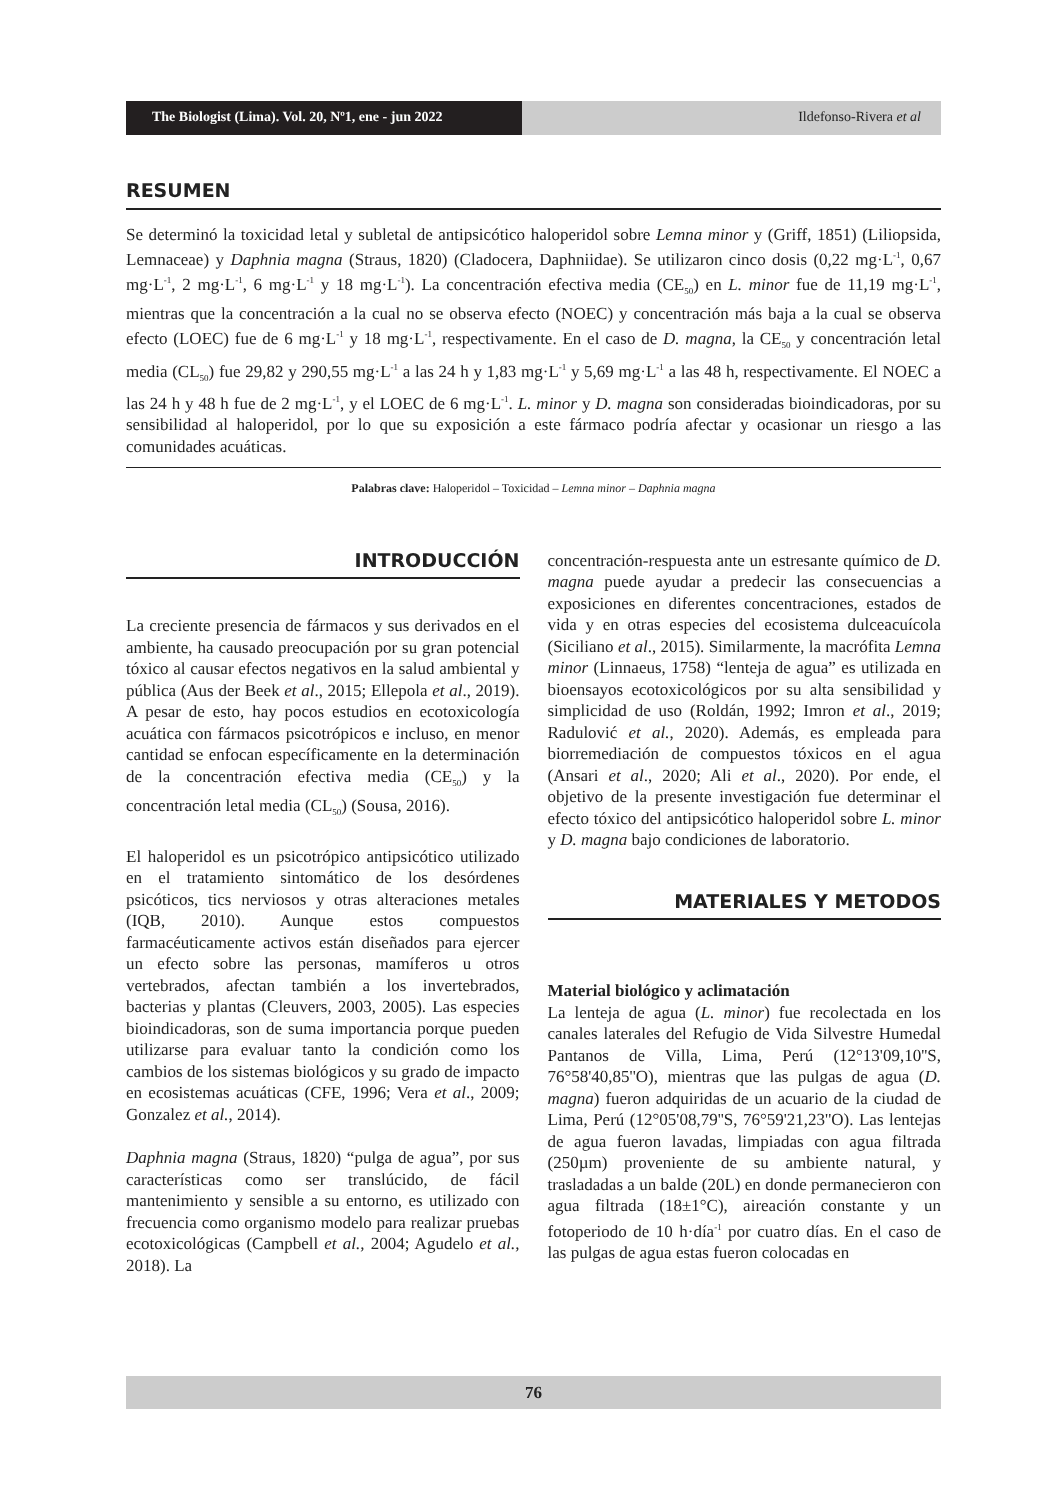The Biologist (Lima). Vol. 20, Nº1, ene - jun 2022
Ildefonso-Rivera et al
RESUMEN
Se determinó la toxicidad letal y subletal de antipsicótico haloperidol sobre Lemna minor y (Griff, 1851) (Liliopsida, Lemnaceae) y Daphnia magna (Straus, 1820) (Cladocera, Daphniidae). Se utilizaron cinco dosis (0,22 mg·L<sup>-1</sup>, 0,67 mg·L<sup>-1</sup>, 2 mg·L<sup>-1</sup>, 6 mg·L<sup>-1</sup> y 18 mg·L<sup>-1</sup>). La concentración efectiva media (CE<sub>50</sub>) en L. minor fue de 11,19 mg·L<sup>-1</sup>, mientras que la concentración a la cual no se observa efecto (NOEC) y concentración más baja a la cual se observa efecto (LOEC) fue de 6 mg·L<sup>-1</sup> y 18 mg·L<sup>-1</sup>, respectivamente. En el caso de D. magna, la CE<sub>50</sub> y concentración letal media (CL<sub>50</sub>) fue 29,82 y 290,55 mg·L<sup>-1</sup> a las 24 h y 1,83 mg·L<sup>-1</sup> y 5,69 mg·L<sup>-1</sup> a las 48 h, respectivamente. El NOEC a las 24 h y 48 h fue de 2 mg·L<sup>-1</sup>, y el LOEC de 6 mg·L<sup>-1</sup>. L. minor y D. magna son consideradas bioindicadoras, por su sensibilidad al haloperidol, por lo que su exposición a este fármaco podría afectar y ocasionar un riesgo a las comunidades acuáticas.
Palabras clave: Haloperidol – Toxicidad – Lemna minor – Daphnia magna
INTRODUCCIÓN
La creciente presencia de fármacos y sus derivados en el ambiente, ha causado preocupación por su gran potencial tóxico al causar efectos negativos en la salud ambiental y pública (Aus der Beek et al., 2015; Ellepola et al., 2019). A pesar de esto, hay pocos estudios en ecotoxicología acuática con fármacos psicotrópicos e incluso, en menor cantidad se enfocan específicamente en la determinación de la concentración efectiva media (CE<sub>50</sub>) y la concentración letal media (CL<sub>50</sub>) (Sousa, 2016).
El haloperidol es un psicotrópico antipsicótico utilizado en el tratamiento sintomático de los desórdenes psicóticos, tics nerviosos y otras alteraciones metales (IQB, 2010). Aunque estos compuestos farmacéuticamente activos están diseñados para ejercer un efecto sobre las personas, mamíferos u otros vertebrados, afectan también a los invertebrados, bacterias y plantas (Cleuvers, 2003, 2005). Las especies bioindicadoras, son de suma importancia porque pueden utilizarse para evaluar tanto la condición como los cambios de los sistemas biológicos y su grado de impacto en ecosistemas acuáticas (CFE, 1996; Vera et al., 2009; Gonzalez et al., 2014).
Daphnia magna (Straus, 1820) “pulga de agua”, por sus características como ser translúcido, de fácil mantenimiento y sensible a su entorno, es utilizado con frecuencia como organismo modelo para realizar pruebas ecotoxicológicas (Campbell et al., 2004; Agudelo et al., 2018). La
concentración-respuesta ante un estresante químico de D. magna puede ayudar a predecir las consecuencias a exposiciones en diferentes concentraciones, estados de vida y en otras especies del ecosistema dulceacuícola (Siciliano et al., 2015). Similarmente, la macrófita Lemna minor (Linnaeus, 1758) “lenteja de agua” es utilizada en bioensayos ecotoxicológicos por su alta sensibilidad y simplicidad de uso (Roldán, 1992; Imron et al., 2019; Radulović et al., 2020). Además, es empleada para biorremediación de compuestos tóxicos en el agua (Ansari et al., 2020; Ali et al., 2020). Por ende, el objetivo de la presente investigación fue determinar el efecto tóxico del antipsicótico haloperidol sobre L. minor y D. magna bajo condiciones de laboratorio.
MATERIALES Y METODOS
Material biológico y aclimatación
La lenteja de agua (L. minor) fue recolectada en los canales laterales del Refugio de Vida Silvestre Humedal Pantanos de Villa, Lima, Perú (12°13'09,10''S, 76°58'40,85''O), mientras que las pulgas de agua (D. magna) fueron adquiridas de un acuario de la ciudad de Lima, Perú (12°05'08,79''S, 76°59'21,23''O). Las lentejas de agua fueron lavadas, limpiadas con agua filtrada (250µm) proveniente de su ambiente natural, y trasladadas a un balde (20L) en donde permanecieron con agua filtrada (18±1°C), aireación constante y un fotoperiodo de 10 h·día<sup>-1</sup> por cuatro días. En el caso de las pulgas de agua estas fueron colocadas en
76